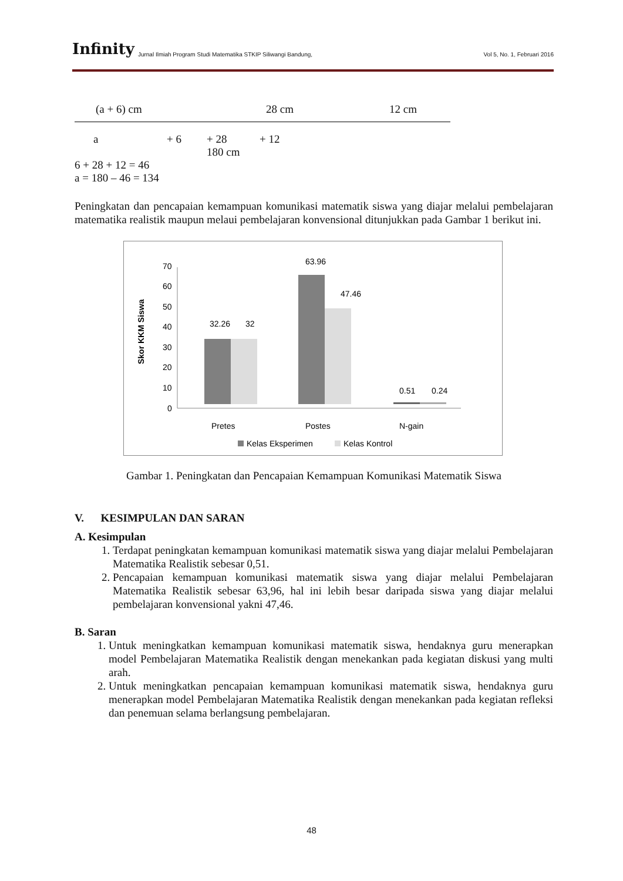Infinity Jurnal Ilmiah Program Studi Matematika STKIP Siliwangi Bandung, Vol 5, No. 1, Februari 2016
(a + 6) cm 28 cm 12 cm
a + 6 + 28 + 12
180 cm
6 + 28 + 12 = 46
a = 180 – 46 = 134
Peningkatan dan pencapaian kemampuan komunikasi matematik siswa yang diajar melalui pembelajaran matematika realistik maupun melaui pembelajaran konvensional ditunjukkan pada Gambar 1 berikut ini.
0
10
20
30
40
50
60
70
Skor KKM Siswa
32.26
32
63.96
47.46
0.51
0.24
Pretes
Postes
N-gain
Kelas Eksperimen
Kelas Kontrol
Gambar 1. Peningkatan dan Pencapaian Kemampuan Komunikasi Matematik Siswa
V. KESIMPULAN DAN SARAN
A. Kesimpulan
1. Terdapat peningkatan kemampuan komunikasi matematik siswa yang diajar melalui Pembelajaran Matematika Realistik sebesar 0,51.
2. Pencapaian kemampuan komunikasi matematik siswa yang diajar melalui Pembelajaran Matematika Realistik sebesar 63,96, hal ini lebih besar daripada siswa yang diajar melalui pembelajaran konvensional yakni 47,46.
B. Saran
1. Untuk meningkatkan kemampuan komunikasi matematik siswa, hendaknya guru menerapkan model Pembelajaran Matematika Realistik dengan menekankan pada kegiatan diskusi yang multi arah.
2. Untuk meningkatkan pencapaian kemampuan komunikasi matematik siswa, hendaknya guru menerapkan model Pembelajaran Matematika Realistik dengan menekankan pada kegiatan refleksi dan penemuan selama berlangsung pembelajaran.
48